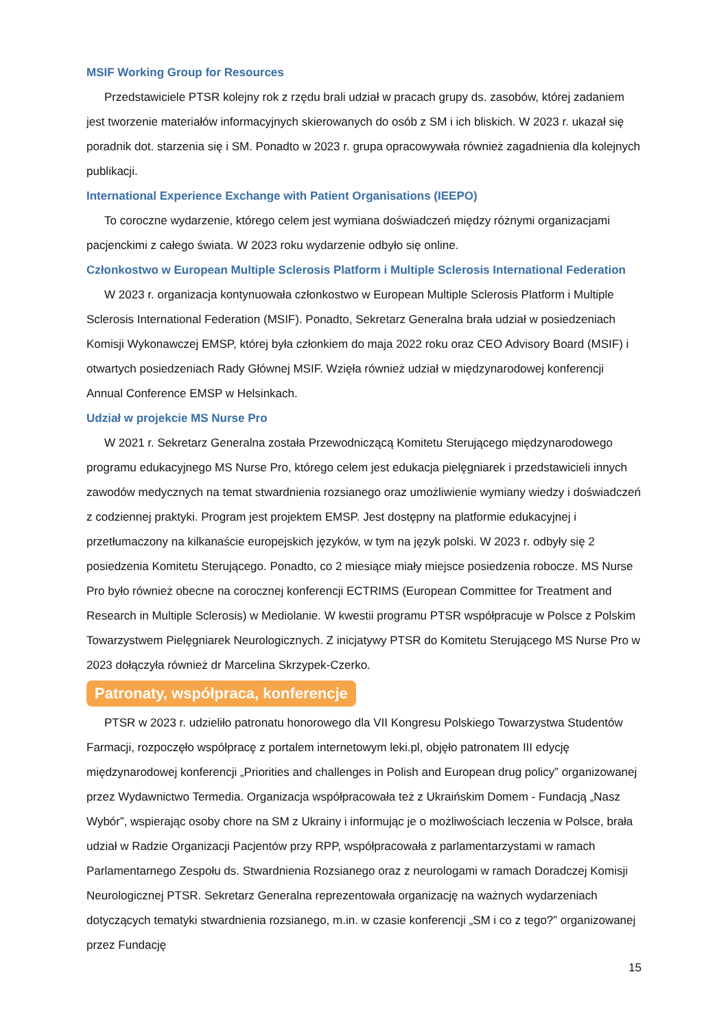MSIF Working Group for Resources
Przedstawiciele PTSR kolejny rok z rzędu brali udział w pracach grupy ds. zasobów, której zadaniem jest tworzenie materiałów informacyjnych skierowanych do osób z SM i ich bliskich. W 2023 r. ukazał się poradnik dot. starzenia się i SM. Ponadto w 2023 r. grupa opracowywała również zagadnienia dla kolejnych publikacji.
International Experience Exchange with Patient Organisations (IEEPO)
To coroczne wydarzenie, którego celem jest wymiana doświadczeń między różnymi organizacjami pacjenckimi z całego świata. W 2023 roku wydarzenie odbyło się online.
Członkostwo w European Multiple Sclerosis Platform i Multiple Sclerosis International Federation
W 2023 r. organizacja kontynuowała członkostwo w European Multiple Sclerosis Platform i Multiple Sclerosis International Federation (MSIF). Ponadto, Sekretarz Generalna brała udział w posiedzeniach Komisji Wykonawczej EMSP, której była członkiem do maja 2022 roku oraz CEO Advisory Board (MSIF) i otwartych posiedzeniach Rady Głównej MSIF. Wzięła również udział w międzynarodowej konferencji Annual Conference EMSP w Helsinkach.
Udział w projekcie MS Nurse Pro
W 2021 r. Sekretarz Generalna została Przewodniczącą Komitetu Sterującego międzynarodowego programu edukacyjnego MS Nurse Pro, którego celem jest edukacja pielęgniarek i przedstawicieli innych zawodów medycznych na temat stwardnienia rozsianego oraz umożliwienie wymiany wiedzy i doświadczeń z codziennej praktyki. Program jest projektem EMSP. Jest dostępny na platformie edukacyjnej i przetłumaczony na kilkanaście europejskich języków, w tym na język polski. W 2023 r. odbyły się 2 posiedzenia Komitetu Sterującego. Ponadto, co 2 miesiące miały miejsce posiedzenia robocze. MS Nurse Pro było również obecne na corocznej konferencji ECTRIMS (European Committee for Treatment and Research in Multiple Sclerosis) w Mediolanie. W kwestii programu PTSR współpracuje w Polsce z Polskim Towarzystwem Pielęgniarek Neurologicznych. Z inicjatywy PTSR do Komitetu Sterującego MS Nurse Pro w 2023 dołączyła również dr Marcelina Skrzypek-Czerko.
Patronaty, współpraca, konferencje
PTSR w 2023 r. udzieliło patronatu honorowego dla VII Kongresu Polskiego Towarzystwa Studentów Farmacji, rozpoczęło współpracę z portalem internetowym leki.pl, objęło patronatem III edycję międzynarodowej konferencji „Priorities and challenges in Polish and European drug policy” organizowanej przez Wydawnictwo Termedia. Organizacja współpracowała też z Ukraińskim Domem - Fundacją „Nasz Wybór”, wspierając osoby chore na SM z Ukrainy i informując je o możliwościach leczenia w Polsce, brała udział w Radzie Organizacji Pacjentów przy RPP, współpracowała z parlamentarzystami w ramach Parlamentarnego Zespołu ds. Stwardnienia Rozsianego oraz z neurologami w ramach Doradczej Komisji Neurologicznej PTSR. Sekretarz Generalna reprezentowała organizację na ważnych wydarzeniach dotyczących tematyki stwardnienia rozsianego, m.in. w czasie konferencji „SM i co z tego?” organizowanej przez Fundację
15